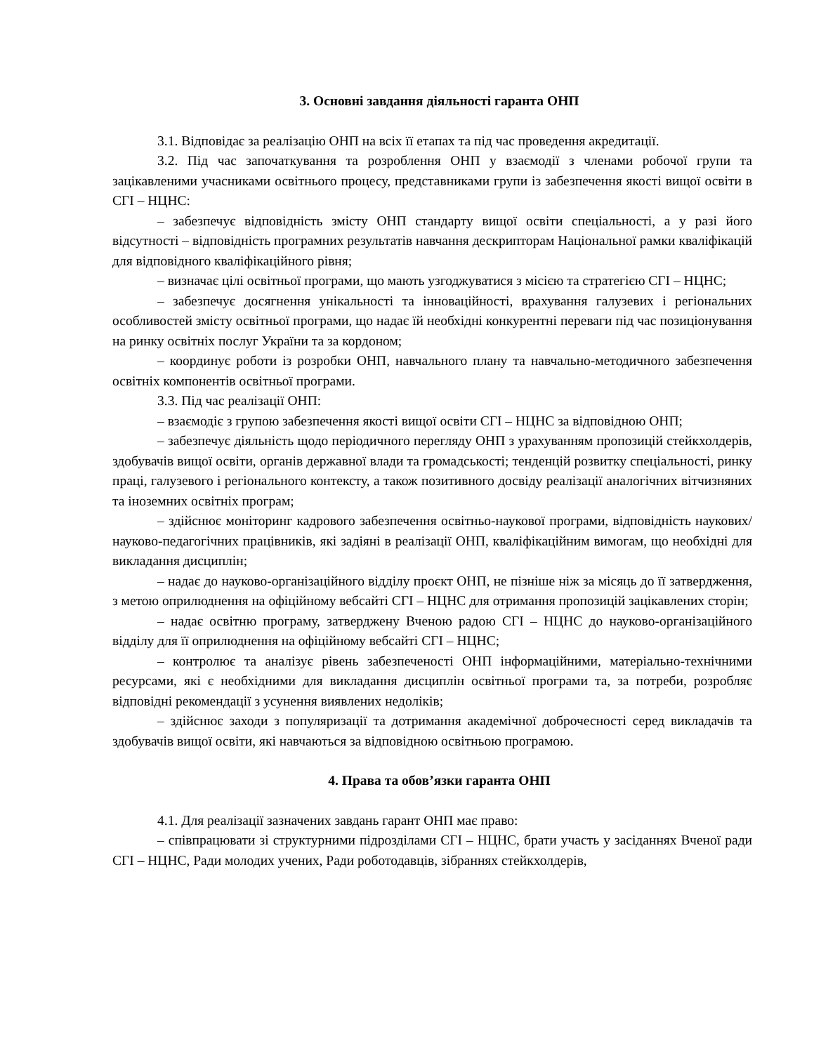3. Основні завдання діяльності гаранта ОНП
3.1. Відповідає за реалізацію ОНП на всіх її етапах та під час проведення акредитації.
3.2. Під час започаткування та розроблення ОНП у взаємодії з членами робочої групи та зацікавленими учасниками освітнього процесу, представниками групи із забезпечення якості вищої освіти в СГІ – НЦНС:
– забезпечує відповідність змісту ОНП стандарту вищої освіти спеціальності, а у разі його відсутності – відповідність програмних результатів навчання дескрипторам Національної рамки кваліфікацій для відповідного кваліфікаційного рівня;
– визначає цілі освітньої програми, що мають узгоджуватися з місією та стратегією СГІ – НЦНС;
– забезпечує досягнення унікальності та інноваційності, врахування галузевих і регіональних особливостей змісту освітньої програми, що надає їй необхідні конкурентні переваги під час позиціонування на ринку освітніх послуг України та за кордоном;
– координує роботи із розробки ОНП, навчального плану та навчально-методичного забезпечення освітніх компонентів освітньої програми.
3.3. Під час реалізації ОНП:
– взаємодіє з групою забезпечення якості вищої освіти СГІ – НЦНС за відповідною ОНП;
– забезпечує діяльність щодо періодичного перегляду ОНП з урахуванням пропозицій стейкхолдерів, здобувачів вищої освіти, органів державної влади та громадськості; тенденцій розвитку спеціальності, ринку праці, галузевого і регіонального контексту, а також позитивного досвіду реалізації аналогічних вітчизняних та іноземних освітніх програм;
– здійснює моніторинг кадрового забезпечення освітньо-наукової програми, відповідність наукових/науково-педагогічних працівників, які задіяні в реалізації ОНП, кваліфікаційним вимогам, що необхідні для викладання дисциплін;
– надає до науково-організаційного відділу проєкт ОНП, не пізніше ніж за місяць до її затвердження, з метою оприлюднення на офіційному вебсайті СГІ – НЦНС для отримання пропозицій зацікавлених сторін;
– надає освітню програму, затверджену Вченою радою СГІ – НЦНС до науково-організаційного відділу для її оприлюднення на офіційному вебсайті СГІ – НЦНС;
– контролює та аналізує рівень забезпеченості ОНП інформаційними, матеріально-технічними ресурсами, які є необхідними для викладання дисциплін освітньої програми та, за потреби, розробляє відповідні рекомендації з усунення виявлених недоліків;
– здійснює заходи з популяризації та дотримання академічної доброчесності серед викладачів та здобувачів вищої освіти, які навчаються за відповідною освітньою програмою.
4. Права та обов’язки гаранта ОНП
4.1. Для реалізації зазначених завдань гарант ОНП має право:
– співпрацювати зі структурними підрозділами СГІ – НЦНС, брати участь у засіданнях Вченої ради СГІ – НЦНС, Ради молодих учених, Ради роботодавців, зібраннях стейкхолдерів,